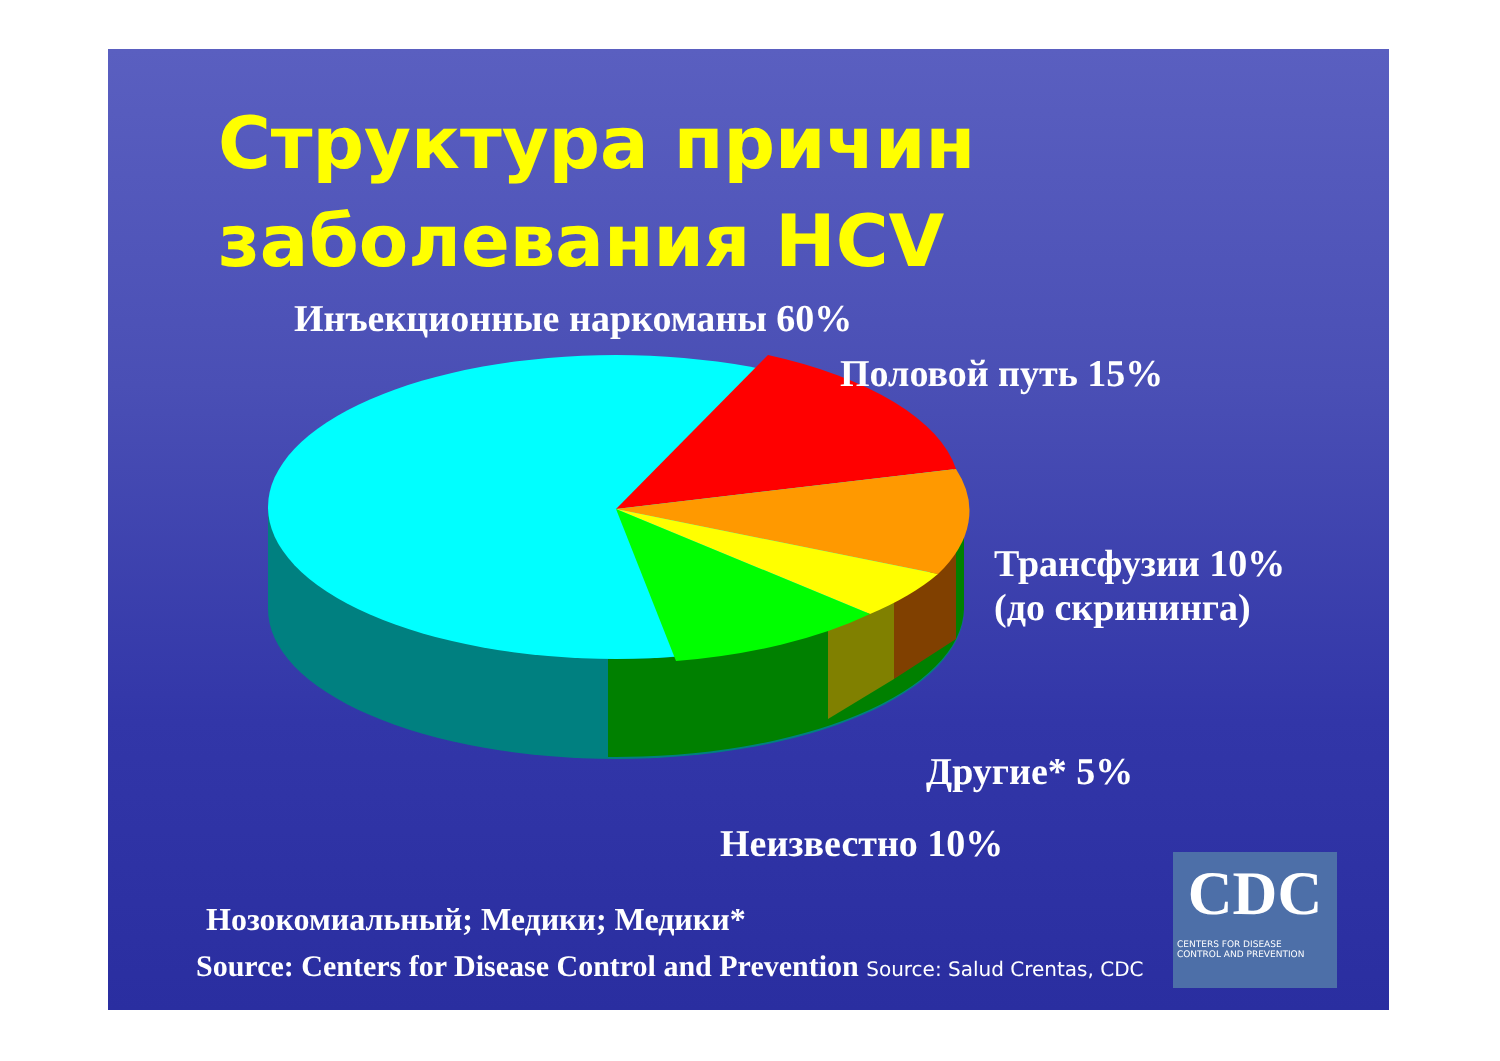Структура причин
заболевания HCV
Инъекционные наркоманы 60%
Половой путь 15%
Трансфузии 10%
(до скрининга)
Другие* 5%
Неизвестно 10%
Нозокомиальный; Медики; Медики*
Source: Centers for Disease Control and Prevention Source: Salud Crentas, CDC
CDC
CENTERS FOR DISEASE
CONTROL AND PREVENTION